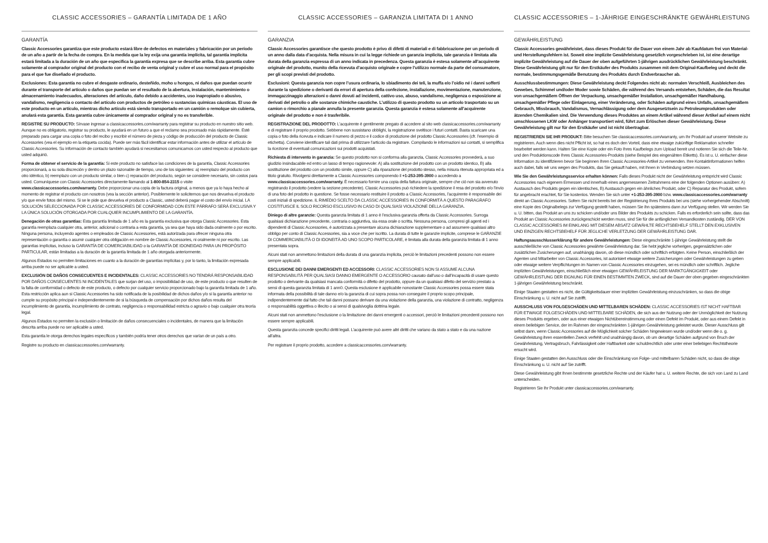CLASSIC ACCESSORIES – GARANTÍA LIMITADA DE 1 AÑO
GARANTÍA
Classic Accessories garantiza que este producto estará libre de defectos en materiales y fabricación por un período de un año a partir de la fecha de compra. En la medida que la ley exija una garantía implícita, tal garantía implícita estará limitada a la duración de un año que especifica la garantía expresa que se describe arriba. Esta garantía cubre solamente al comprador original del producto con el recibo de venta original y cubre el uso normal para el propósito para el que fue diseñado el producto.
Exclusiones: Esta garantía no cubre el desgaste ordinario, desteñido, moho u hongos, ni daños que puedan ocurrir durante el transporte del artículo o daños que puedan ser el resultado de la abertura, instalación, mantenimiento o almacenamiento inadecuados, alteraciones del artículo, daño debido a accidentes, uso inapropiado o abusivo, vandalismo, negligencia o contacto del artículo con productos de petróleo o sustancias químicas cáusticas. El uso de este producto en un artículo, mientras dicho artículo está siendo transportado en un camión o remolque sin cubierta, anulará esta garantía. Esta garantía cubre únicamente al comprador original y no es transferible.
REGISTRE SU PRODUCTO: Sírvase ingresar a classicaccessories.com/warranty para registrar su producto en nuestro sitio web. Aunque no es obligatorio, registrar su producto, le ayudará en un futuro a que el reclamo sea procesado más rápidamente. Esté preparado para cargar una copia o foto del recibo y escribir el número de pieza y código de producción del producto de Classic Accessories (vea el ejemplo en la etiqueta cocida). Puede ser más fácil identificar estar información antes de utilizar el artículo de Classic Accessories. Su información de contacto también ayudará si necesitamos comunicarnos con usted respecto al producto que usted adquirió.
Forma de obtener el servicio de la garantía: Si este producto no satisface las condiciones de la garantía, Classic Accessories proporcionará, a su sola discreción y dentro un plazo razonable de tiempo, uno de los siguientes: a) reemplazo del producto con otro idéntico, b) reemplazo con un producto similar, o bien c) reparación del producto, según se considere necesario, sin costos para usted. Comuníquese con Classic Accessories directamente llamando al 1-800-854-2315 o visite www.classicaccessories.com/warranty. Debe proporcionar una copia de la factura original, a menos que ya lo haya hecho al momento de registrar el producto con nosotros (vea la sección anterior). Posiblemente le solicitemos que nos devuelva el producto y/o que envíe fotos del mismo. Si se le pide que devuelva el producto a Classic, usted deberá pagar el costo del envío inicial. LA SOLUCIÓN SELECCIONADA POR CLASSIC ACCESSORIES DE CONFORMIDAD CON ESTE PÁRRAFO SERÁ EXCLUSIVA Y LA ÚNICA SOLUCIÓN OTORGADA POR CUALQUIER INCUMPLIMIENTO DE LA GARANTÍA.
Denegación de otras garantías: Esta garantía limitada de 1 año es la garantía exclusiva que otorga Classic Accessories. Esta garantía reemplaza cualquier otra, anterior, adicional o contraria a esta garantía, ya sea que haya sido dada oralmente o por escrito. Ninguna persona, incluyendo agentes o empleados de Classic Accessories, está autorizada para ofrecer ninguna otra representación o garantía o asumir cualquier otra obligación en nombre de Classic Accessories, ni oralmente ni por escrito. Las garantías implícitas, incluso la GARANTÍA DE COMERCIABILIDAD o la GARANTÍA DE IDONEIDAD PARA UN PROPÓSITO PARTICULAR, están limitadas a la duración de la garantía limitada de 1 año otorgada anteriormente.
Algunos Estados no permiten limitaciones en cuanto a la duración de garantías implícitas y, por lo tanto, la limitación expresada arriba puede no ser aplicable a usted.
EXCLUSIÓN DE DAÑOS CONSECUENTES E INCIDENTALES: CLASSIC ACCESSORIES NO TENDRÁ RESPONSABILIDAD POR DAÑOS CONSECUENTES NI INCIDENTALES que surjan del uso, o imposibilidad de uso, de este producto o que resulten de la falta de conformidad o defecto de este producto, o defecto por cualquier servicio proporcionado bajo la garantía limitada de 1 año. Esta restricción aplica aun si Classic Accessories ha sido notificada de la posibilidad de dichos daños y/o si la garantía anterior no cumple su propósito principal e independientemente de si la búsqueda de compensación por dichos daños resulta del incumplimiento de garantía, incumplimiento de contrato, negligencia o responsabilidad estricta o agravio o bajo cualquier otra teoría legal.
Algunos Estados no permiten la exclusión o limitación de daños consecuenciales o incidentales, de manera que la limitación descrita arriba puede no ser aplicable a usted.
Esta garantía le otorga derechos legales específicos y también podría tener otros derechos que varían de un país a otro.
Registre su producto en classicaccessories.com/warranty.
CLASSIC ACCESSORIES – GARANZIA LIMITATA DI 1 ANNO
GARANZIA
Classic Accessories garantisce che questo prodotto è privo di difetti di materiali e di fabbricazione per un periodo di un anno dalla data d’acquista. Nella misura in cui la legge richiede un garanzia implicita, tale garanzia è limitata alla durata della garanzia espressa di un anno indicata in precedenza. Questa garanzia è estesa solamente all’acquirente originale del prodotto, munito della ricevuta d’acquisto originale e copre l’utilizzo normale da parte del consumatore, per gli scopi previsti del prodotto.
Esclusioni: Questa garanzia non copre l’usura ordinaria, lo sbiadimento dei teli, la muffa e/o l’oidio né i danni sofferti durante la spedizione o derivanti da errori di apertura della confezione, installazione, movimentazione, manutenzione, immagazzinaggio alterazioni o danni dovuti ad incidenti, cattivo uso, abuso, vandalismo, negligenza o esposizione ai derivati del petrolio o alle sostanze chimiche caustiche. L’utilizzo di questo prodotto su un articolo trasportato su un camion o rimorchio a pianale annulla la presente garanzia. Questa garanzia è estesa solamente all’acquirente originale del prodotto e non è trasferibile.
REGISTRAZIONE DEL PRODOTTO: L’acquirente è gentilmente pregato di accedere al sito web classicaccessories.com/warranty e di registrare il proprio prodotto. Sebbene non sussistano obblighi, la registrazione sveltisce i futuri contatti. Basta scaricare una copia o foto della ricevuta e indicare il numero di pezzo e il codice di produzione del prodotto Classic Accessories (cfr. l’esempio di etichetta). Conviene identificare tali dati prima di utilizzare l’articolo da registrare. Compilando le informazioni sui contatti, si semplifica la ricezione di eventuali comunicazioni sui prodotti acquistati.
Richiesta di intervento in garanzia: Se questo prodotto non si conforma alla garanzia, Classic Accessories provvederà, a suo giudizio insindacabile ed entro un lasso di tempo ragionevole: A) alla sostituzione del prodotto con un prodotto identico, B) alla sostituzione del prodotto con un prodotto simile, oppure C) alla riparazione del prodotto stesso, nella misura ritenuta appropriata ed a titolo gratuito. Rivolgersi direttamente a Classic Accessories componendo il +1-253-395-3900 o accedendo a www.classicaccessories.com/warranty. È necessario fornire una copia della fattura originale, sempre che ciò non sia avvenuto registrando il prodotto (vedere la sezione precedente). Classic Accessories può richiedere la spedizione il resa del prodotto e/o l’invio di una foto del prodotto in questione. Se fosse necessario restituire il prodotto a Classic Accessories, l’acquirente è responsabile dei costi iniziali di spedizione. IL RIMEDIO SCELTO DA CLASSIC ACCESSORIES IN CONFORMITÀ A QUESTO PARAGRAFO COSTITUISCE IL SOLO RICORSO ESCLUSIVO IN CASO DI QUALSIASI VIOLAZIONE DELLA GARANZIA.
Diniego di altre garanzie: Questa garanzia limitata di 1 anno è l’esclusiva garanzia offerta da Classic Accessories. Surroga qualsiasi dichiarazione precedente, contraria o aggiuntiva, sia essa orale o scritta. Nessuna persona, compresi gli agenti ed i dipendenti di Classic Accessories, è autorizzata a presentare alcuna dichiarazione supplementare o ad assumere qualsiasi altro obbligo per conto di Classic Accessories, sia a voce che per iscritto. La durata di tutte le garanzie implicite, comprese le GARANZIE DI COMMERCIABILITÀ O DI IDONEITÀ AD UNO SCOPO PARTICOLARE, è limitata alla durata della garanzia limitata di 1 anno presentata sopra.
Alcuni stati non ammettono limitazioni della durata di una garanzia implicita, perciò le limitazioni precedenti possono non essere sempre applicabili.
ESCLUSIONE DEI DANNI EMERGENTI ED ACCESSORI: CLASSIC ACCESSORIES NON SI ASSUME ALCUNA RESPONSABILITÀ PER QUALSIASI DANNO EMERGENTE O ACCESSORIO causato dall’uso o dall’incapacità di usare questo prodotto o derivante da qualsiasi mancata conformità o difetto del prodotto, oppure da un qualsiasi difetto del servizio prestato a sensi di questa garanzia limitata di 1 ann0. Questa esclusione è applicabile nonostante Classic Accessories possa essere stata informata della possibilità di tale danno e/o la garanzia di cui sopra possa non conseguire il proprio scopo principale, indipendentemente dal fatto che tali danni possano derivare da una violazione della garanzia, una violazione di contratto, negligenza o responsabilità oggettiva o illecito o ai sensi di qualsivoglia dottrina legale.
Alcuni stati non ammettono l’esclusione o la limitazione dei danni emergenti o accessori, perciò le limitazioni precedenti possono non essere sempre applicabili.
Questa garanzia concede specifici diritti legali. L’acquirente può avere altri diritti che variano da stato a stato e da una nazione all’altra.
Per registrare il proprio prodotto, accedere a classicaccessories.com/warranty.
CLASSIC ACCESSORIES – 1-JÄHRIGE EINGESCHRÄNKTE GEWÄHRLEISTUNG
GEWÄHRLEISTUNG
Classic Accessories gewährleistet, dass dieses Produkt für die Dauer von einem Jahr ab Kaufdatum frei von Material- und Herstellungsfehlern ist. Soweit eine implizite Gewährleistung gesetzlich vorgeschrieben ist, ist eine derartige implizite Gewährleistung auf die Dauer der oben aufgeführten 1-jährigen ausdrücklichen Gewährleistung beschränkt. Diese Gewährleistung gilt nur für den Erstkäufer des Produkts zusammen mit dem Original-Kaufbeleg und deckt die normale, bestimmungsgemäße Benutzung des Produkts durch Endverbraucher ab.
Ausschlussbestimmungen: Diese Gewährleistung deckt Folgendes nicht ab: normalen Verschleiß, Ausbleichen des Gewebes, Schimmel und/oder Moder sowie Schäden, die während des Versands entstehen, Schäden, die das Resultat von unsachgemäßem Öffnen der Verpackung, unsachgemäßer Installation, unsachgemäßer Handhabung, unsachgemäßer Pflege oder Einlagerung, einer Veränderung, oder Schäden aufgrund eines Unfalls, unsachgemäßem Gebrauch, Missbrauch, Vandalismus, Vernachlässigung oder dem Ausgesetztsein zu Petroleumprodukten oder ätzenden Chemikalien sind. Die Verwendung dieses Produktes an einem Artikel während dieser Artikel auf einem nicht umschlossenen LKW oder Anhänger transportiert wird, führt zum Erlöschen dieser Gewährleistung. Diese Gewährleistung gilt nur für den Erstkäufer und ist nicht übertragbar.
REGISTRIEREN SIE IHR PRODUKT: Bitte besuchen Sie classicaccessories.com/warranty, um Ihr Produkt auf unserer Website zu registrieren. Auch wenn dies nicht Pflicht ist, so hat es doch den Vorteil, dass eine etwaige zukünftige Reklamation schneller bearbeitet werden kann. Halten Sie eine Kopie oder ein Foto Ihres Kaufbelegs zum Upload bereit und notieren Sie sich die Teile-Nr. und den Produktionscode Ihres Classic Accessories-Produkts (siehe Beispiel des eingenähten Etiketts). Es ist u. U. einfacher diese Information zu identifizieren bevor Sie beginnen Ihren Classic Accessories-Artikel zu verwenden. Ihre Kontaktinformationen helfen auch dabei, falls wir uns wegen des Produkts, das Sie gekauft haben, mit Ihnen in Verbindung setzen müssen.
Wie Sie den Gewährleistungsservice erhalten können: Falls dieses Produkt nicht der Gewährleistung entspricht wird Classic Accessories nach eigenem Ermessen und innerhalb eines angemessenen Zeitrahmens eine der folgenden Optionen ausüben: A) Austausch des Produkts gegen ein identisches, B) Austausch gegen ein ähnliches Produkt, oder C) Reparatur des Produkt, sofern für angebracht erachtet, für Sie kostenlos. Wenden Sie sich unter +1-253-395-3900 bzw. www.classicaccessories.com/warranty direkt an Classic Accessories. Sofern Sie nicht bereits bei der Registrierung Ihres Produkts bei uns (siehe vorhergehender Abschnitt) eine Kopie des Originalbelegs zur Verfügung gestellt haben, müssen Sie ihn spätestens dann zur Verfügung stellen. Wir werden Sie u. U. bitten, das Produkt an uns zu schicken und/oder uns Bilder des Produkts zu schicken. Falls es erforderlich sein sollte, dass das Produkt an Classic Accessories zurückgeschickt werden muss, sind Sie für die anfänglichen Versandkosten zuständig. DER VON CLASSIC ACCESSORIES IM EINKLANG MIT DIESEM ABSATZ GEWÄHLTE RECHTSBEHELF STELLT DEN EXKLUSIVEN UND EINZIGEN RECHTSBEHELF FÜR JEGLICHE VERLETZUNG DER GEWÄHRLEISTUNG DAR.
Haftungsausschlusserklärung für andere Gewährleistungen: Diese eingeschränkte 1-jährige Gewährleistung stellt die ausschließliche von Classic Accessories gewährte Gewährleistung dar. Sie hebt jegliche vorherigen, gegensätzlichen oder zusätzlichen Zusicherungen auf, unabhängig davon, ob diese mündlich oder schriftlich erfolgten. Keine Person, einschließlich der Agenten und Mitarbeiter von Classic Accessories, ist autorisiert etwaige weitere Zusicherungen oder Gewährleistungen zu geben oder etwaige weitere Verpflichtungen im Namen von Classic Accessories einzugehen, sei es mündlich oder schriftlich. Jegliche impliziten Gewährleistungen, einschließlich einer etwaigen GEWÄHRLEISTUNG DER MARKTGÄNGIGKEIT oder GEWÄHRLEISTUNG DER EIGNUNG FÜR EINEN BESTIMMTEN ZWECK, sind auf die Dauer der oben gegeben eingeschränkten 1-jährigen Gewährleistung beschränkt.
Einige Staaten gestatten es nicht, die Gültigkeitsdauer einer impliziten Gewährleistung einzuschränken, so dass die obige Einschränkung u. U. nicht auf Sie zutrifft.
AUSSCHLUSS VON FOLGESCHÄDEN UND MITTELBAREN SCHÄDEN: CLASSIC ACCESSORIES IST NICHT HAFTBAR FÜR ETWAIGE FOLGESCHÄDEN UND MITTELBARE SCHÄDEN, die sich aus der Nutzung oder der Unmöglichkeit der Nutzung dieses Produkts ergeben, oder aus einer etwaigen Nichtübereinstimmung oder einen Defekt im Produkt, oder aus einem Defekt in einem beliebigen Service, der im Rahmen der eingeschränkten 1-jährigen Gewährleistung geleistet wurde. Dieser Ausschluss gilt selbst dann, wenn Classic Accessories auf die Möglichkeit solcher Schäden hingewiesen wurde und/oder wenn die o. g. Gewährleistung ihren essentiellen Zweck verfehlt und unabhängig davon, ob um derartige Schäden aufgrund von Bruch der Gewährleistung, Vertragsbruch, Fahrlässigkeit oder Haftbarkeit oder schuldrechtlich oder unter einer beliebigen Rechtstheorie ersucht wird.
Einige Staaten gestatten den Ausschluss oder die Einschränkung von Folge- und mittelbaren Schäden nicht, so dass die obige Einschränkung u. U. nicht auf Sie zutrifft.
Diese Gewährleistung gibt Ihnen bestimmte gesetzliche Rechte und der Käufer hat u. U. weitere Rechte, die sich von Land zu Land unterscheiden.
Registrieren Sie Ihr Produkt unter classicaccessories.com/warranty.